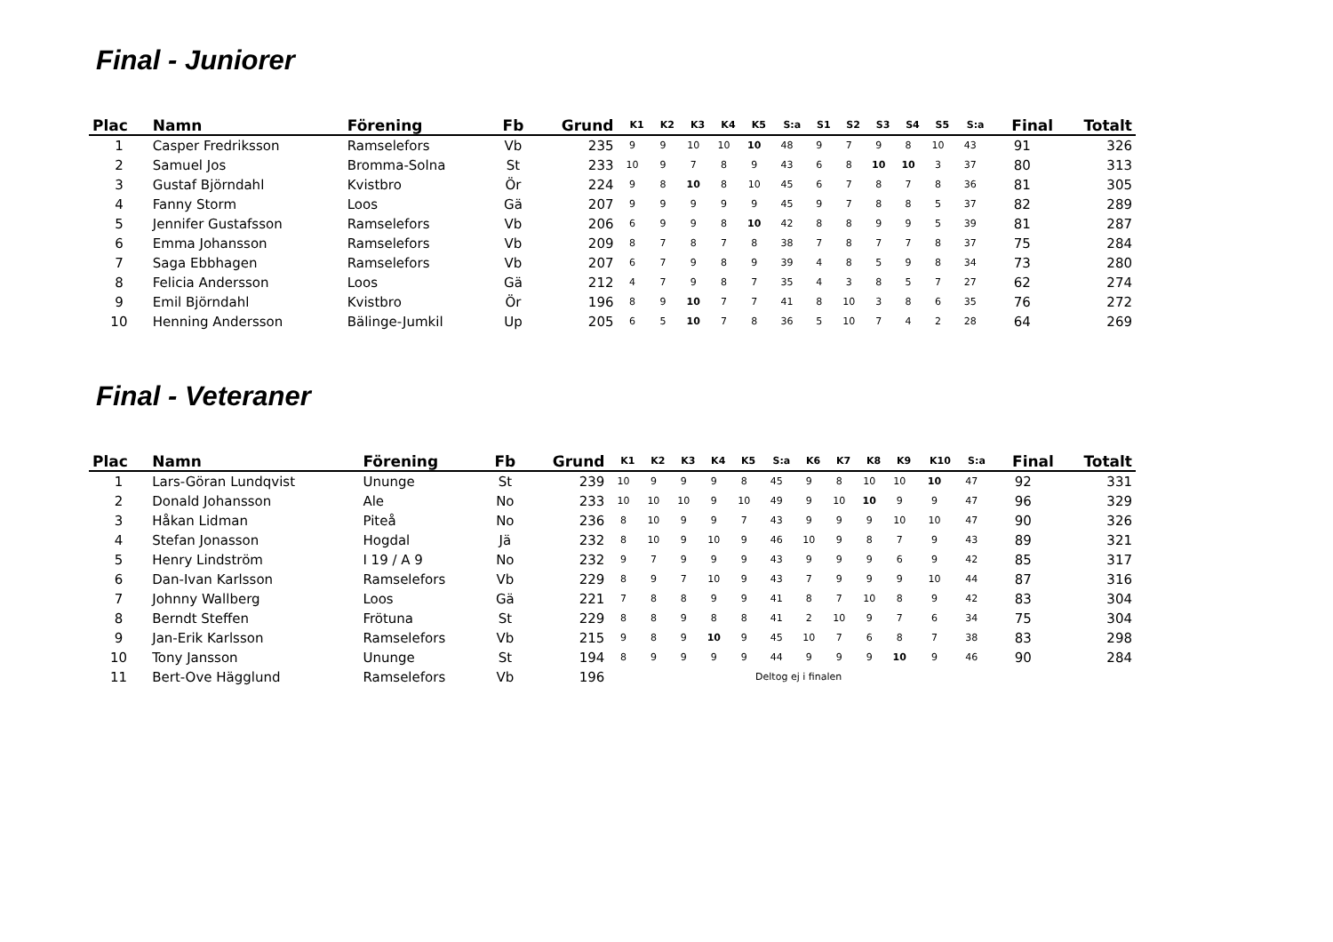Final - Juniorer
| Plac | Namn | Förening | Fb | Grund | K1 | K2 | K3 | K4 | K5 | S:a | S1 | S2 | S3 | S4 | S5 | S:a | Final | Totalt |
| --- | --- | --- | --- | --- | --- | --- | --- | --- | --- | --- | --- | --- | --- | --- | --- | --- | --- | --- |
| 1 | Casper Fredriksson | Ramselefors | Vb | 235 | 9 | 9 | 10 | 10 | 10 | 48 | 9 | 7 | 9 | 8 | 10 | 43 | 91 | 326 |
| 2 | Samuel Jos | Bromma-Solna | St | 233 | 10 | 9 | 7 | 8 | 9 | 43 | 6 | 8 | 10 | 10 | 3 | 37 | 80 | 313 |
| 3 | Gustaf Björndahl | Kvistbro | Ör | 224 | 9 | 8 | 10 | 8 | 10 | 45 | 6 | 7 | 8 | 7 | 8 | 36 | 81 | 305 |
| 4 | Fanny Storm | Loos | Gä | 207 | 9 | 9 | 9 | 9 | 9 | 45 | 9 | 7 | 8 | 8 | 5 | 37 | 82 | 289 |
| 5 | Jennifer Gustafsson | Ramselefors | Vb | 206 | 6 | 9 | 9 | 8 | 10 | 42 | 8 | 8 | 9 | 9 | 5 | 39 | 81 | 287 |
| 6 | Emma Johansson | Ramselefors | Vb | 209 | 8 | 7 | 8 | 7 | 8 | 38 | 7 | 8 | 7 | 7 | 8 | 37 | 75 | 284 |
| 7 | Saga Ebbhagen | Ramselefors | Vb | 207 | 6 | 7 | 9 | 8 | 9 | 39 | 4 | 8 | 5 | 9 | 8 | 34 | 73 | 280 |
| 8 | Felicia Andersson | Loos | Gä | 212 | 4 | 7 | 9 | 8 | 7 | 35 | 4 | 3 | 8 | 5 | 7 | 27 | 62 | 274 |
| 9 | Emil Björndahl | Kvistbro | Ör | 196 | 8 | 9 | 10 | 7 | 7 | 41 | 8 | 10 | 3 | 8 | 6 | 35 | 76 | 272 |
| 10 | Henning Andersson | Bälinge-Jumkil | Up | 205 | 6 | 5 | 10 | 7 | 8 | 36 | 5 | 10 | 7 | 4 | 2 | 28 | 64 | 269 |
Final - Veteraner
| Plac | Namn | Förening | Fb | Grund | K1 | K2 | K3 | K4 | K5 | S:a | K6 | K7 | K8 | K9 | K10 | S:a | Final | Totalt |
| --- | --- | --- | --- | --- | --- | --- | --- | --- | --- | --- | --- | --- | --- | --- | --- | --- | --- | --- |
| 1 | Lars-Göran Lundqvist | Ununge | St | 239 | 10 | 9 | 9 | 9 | 8 | 45 | 9 | 8 | 10 | 10 | 10 | 47 | 92 | 331 |
| 2 | Donald Johansson | Ale | No | 233 | 10 | 10 | 10 | 9 | 10 | 49 | 9 | 10 | 10 | 9 | 9 | 47 | 96 | 329 |
| 3 | Håkan Lidman | Piteå | No | 236 | 8 | 10 | 9 | 9 | 7 | 43 | 9 | 9 | 9 | 10 | 10 | 47 | 90 | 326 |
| 4 | Stefan Jonasson | Hogdal | Jä | 232 | 8 | 10 | 9 | 10 | 9 | 46 | 10 | 9 | 8 | 7 | 9 | 43 | 89 | 321 |
| 5 | Henry Lindström | I 19 / A 9 | No | 232 | 9 | 7 | 9 | 9 | 9 | 43 | 9 | 9 | 9 | 6 | 9 | 42 | 85 | 317 |
| 6 | Dan-Ivan Karlsson | Ramselefors | Vb | 229 | 8 | 9 | 7 | 10 | 9 | 43 | 7 | 9 | 9 | 9 | 10 | 44 | 87 | 316 |
| 7 | Johnny Wallberg | Loos | Gä | 221 | 7 | 8 | 8 | 9 | 9 | 41 | 8 | 7 | 10 | 8 | 9 | 42 | 83 | 304 |
| 8 | Berndt Steffen | Frötuna | St | 229 | 8 | 8 | 9 | 8 | 8 | 41 | 2 | 10 | 9 | 7 | 6 | 34 | 75 | 304 |
| 9 | Jan-Erik Karlsson | Ramselefors | Vb | 215 | 9 | 8 | 9 | 10 | 9 | 45 | 10 | 7 | 6 | 8 | 7 | 38 | 83 | 298 |
| 10 | Tony Jansson | Ununge | St | 194 | 8 | 9 | 9 | 9 | 9 | 44 | 9 | 9 | 9 | 10 | 9 | 46 | 90 | 284 |
| 11 | Bert-Ove Hägglund | Ramselefors | Vb | 196 | Deltog ej i finalen | | | | | | | | | | | | | |